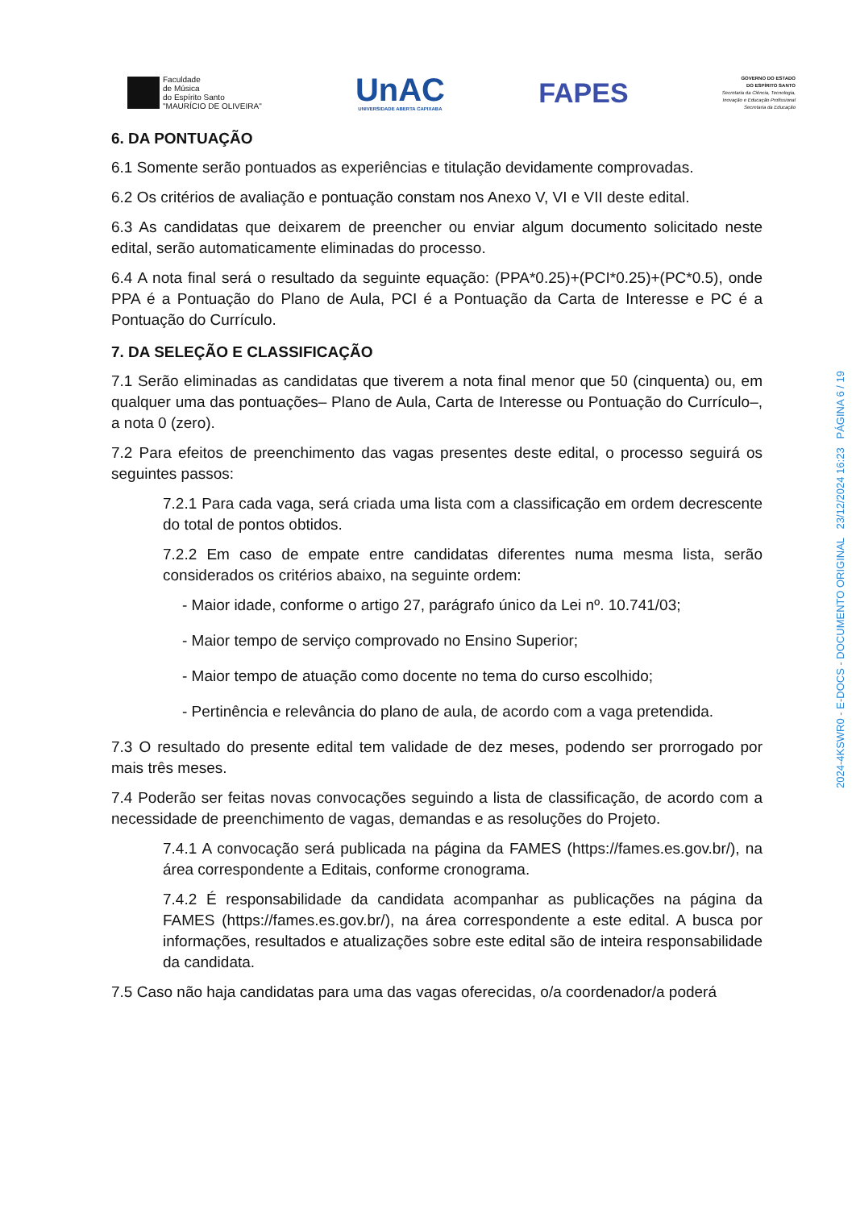Faculdade
de Música
do Espírito Santo
"MAURÍCIO DE OLIVEIRA"
UnAC
UNIVERSIDADE ABERTA CAPIXABA
FAPES
GOVERNO DO ESTADO
DO ESPÍRITO SANTO
Secretaria da Ciência, Tecnologia,
Inovação e Educação Profissional
Secretaria da Educação
6. DA PONTUAÇÃO
6.1 Somente serão pontuados as experiências e titulação devidamente comprovadas.
6.2 Os critérios de avaliação e pontuação constam nos Anexo V, VI e VII deste edital.
6.3 As candidatas que deixarem de preencher ou enviar algum documento solicitado neste edital, serão automaticamente eliminadas do processo.
6.4 A nota final será o resultado da seguinte equação: (PPA*0.25)+(PCI*0.25)+(PC*0.5), onde PPA é a Pontuação do Plano de Aula, PCI é a Pontuação da Carta de Interesse e PC é a Pontuação do Currículo.
7. DA SELEÇÃO E CLASSIFICAÇÃO
7.1 Serão eliminadas as candidatas que tiverem a nota final menor que 50 (cinquenta) ou, em qualquer uma das pontuações– Plano de Aula, Carta de Interesse ou Pontuação do Currículo–, a nota 0 (zero).
7.2 Para efeitos de preenchimento das vagas presentes deste edital, o processo seguirá os seguintes passos:
7.2.1 Para cada vaga, será criada uma lista com a classificação em ordem decrescente do total de pontos obtidos.
7.2.2 Em caso de empate entre candidatas diferentes numa mesma lista, serão considerados os critérios abaixo, na seguinte ordem:
- Maior idade, conforme o artigo 27, parágrafo único da Lei nº. 10.741/03;
- Maior tempo de serviço comprovado no Ensino Superior;
- Maior tempo de atuação como docente no tema do curso escolhido;
- Pertinência e relevância do plano de aula, de acordo com a vaga pretendida.
7.3 O resultado do presente edital tem validade de dez meses, podendo ser prorrogado por mais três meses.
7.4 Poderão ser feitas novas convocações seguindo a lista de classificação, de acordo com a necessidade de preenchimento de vagas, demandas e as resoluções do Projeto.
7.4.1 A convocação será publicada na página da FAMES (https://fames.es.gov.br/), na área correspondente a Editais, conforme cronograma.
7.4.2 É responsabilidade da candidata acompanhar as publicações na página da FAMES (https://fames.es.gov.br/), na área correspondente a este edital. A busca por informações, resultados e atualizações sobre este edital são de inteira responsabilidade da candidata.
7.5 Caso não haja candidatas para uma das vagas oferecidas, o/a coordenador/a poderá
2024-4KSWR0 - E-DOCS - DOCUMENTO ORIGINAL 23/12/2024 16:23 PÁGINA 6 / 19